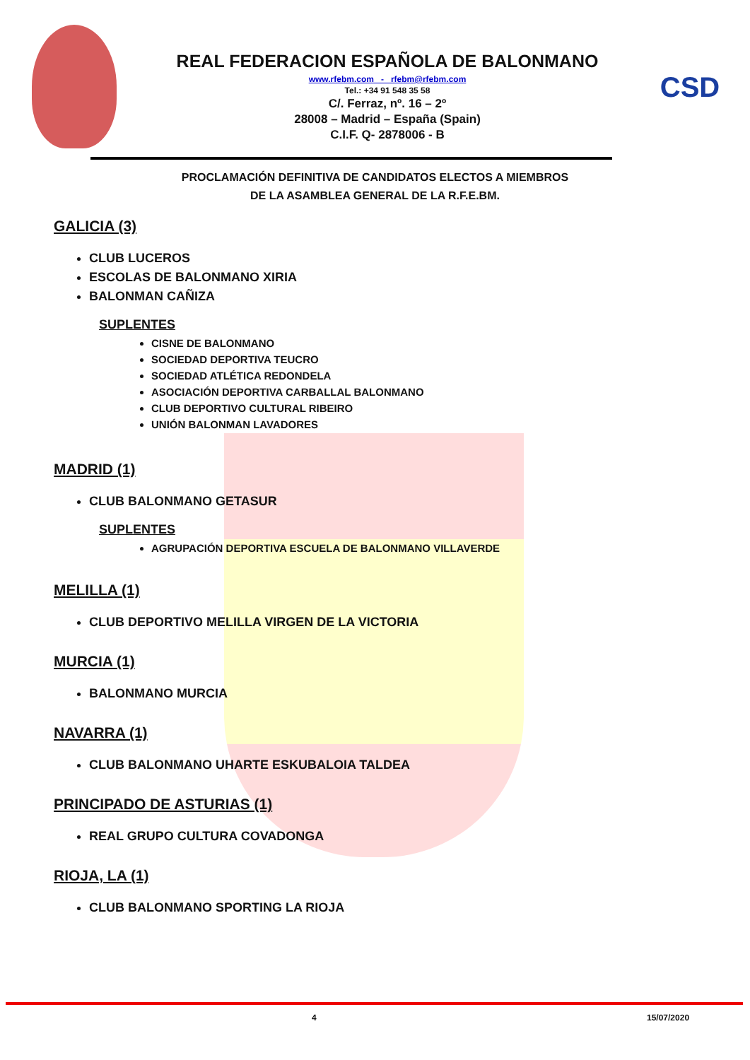REAL FEDERACION ESPAÑOLA DE BALONMANO
www.rfebm.com - rfebm@rfebm.com
Tel.: +34 91 548 35 58
C/. Ferraz, nº. 16 – 2º
28008 – Madrid – España (Spain)
C.I.F. Q- 2878006 - B
CSD
PROCLAMACIÓN DEFINITIVA DE CANDIDATOS ELECTOS A MIEMBROS
DE LA ASAMBLEA GENERAL DE LA R.F.E.BM.
GALICIA (3)
CLUB LUCEROS
ESCOLAS DE BALONMANO XIRIA
BALONMAN CAÑIZA
SUPLENTES
CISNE DE BALONMANO
SOCIEDAD DEPORTIVA TEUCRO
SOCIEDAD ATLÉTICA REDONDELA
ASOCIACIÓN DEPORTIVA CARBALLAL BALONMANO
CLUB DEPORTIVO CULTURAL RIBEIRO
UNIÓN BALONMAN LAVADORES
MADRID (1)
CLUB BALONMANO GETASUR
SUPLENTES
AGRUPACIÓN DEPORTIVA ESCUELA DE BALONMANO VILLAVERDE
MELILLA (1)
CLUB DEPORTIVO MELILLA VIRGEN DE LA VICTORIA
MURCIA (1)
BALONMANO MURCIA
NAVARRA (1)
CLUB BALONMANO UHARTE ESKUBALOIA TALDEA
PRINCIPADO DE ASTURIAS (1)
REAL GRUPO CULTURA COVADONGA
RIOJA, LA (1)
CLUB BALONMANO SPORTING LA RIOJA
4 15/07/2020